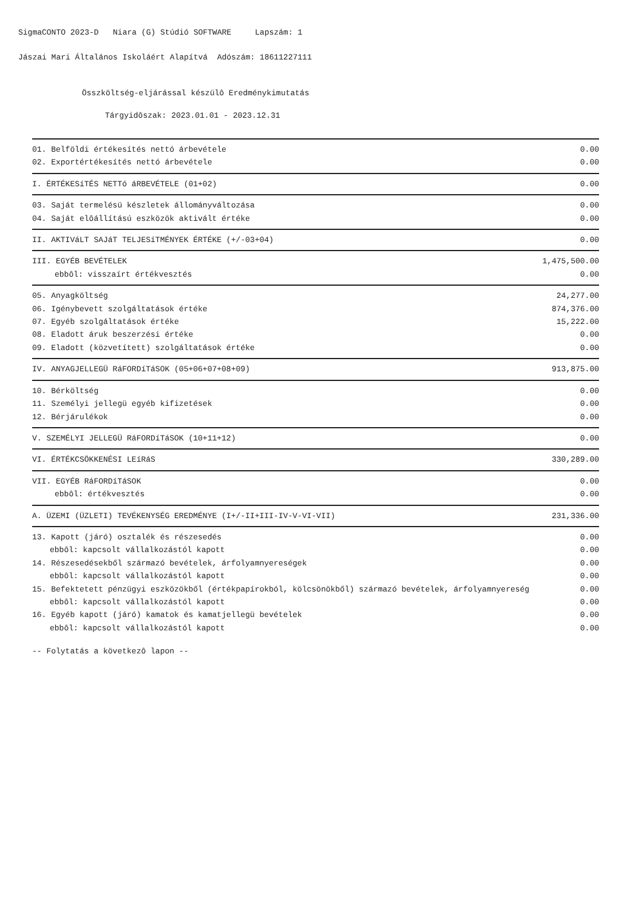SigmaCONTO 2023-D Niara (G) Stúdió SOFTWARE Lapszám: 1
Jászai Mari Általános Iskoláért Alapítvá Adószám: 18611227111
Összköltség-eljárással készülô Eredménykimutatás
Tárgyidôszak: 2023.01.01 - 2023.12.31
| 01. Belföldi értékesítés nettó árbevétele | 0.00 |
| 02. Exportértékesítés nettó árbevétele | 0.00 |
| I. ÉRTÉKESíTÉS NETTó áRBEVÉTELE (01+02) | 0.00 |
| 03. Saját termelésü készletek állományváltozása | 0.00 |
| 04. Saját elôállítású eszközök aktivált értéke | 0.00 |
| II. AKTIVáLT SAJáT TELJESíTMÉNYEK ÉRTÉKE (+/-03+04) | 0.00 |
| III. EGYÉB BEVÉTELEK | 1,475,500.00 |
| ebbôl: visszaírt értékvesztés | 0.00 |
| 05. Anyagköltség | 24,277.00 |
| 06. Igénybevett szolgáltatások értéke | 874,376.00 |
| 07. Egyéb szolgáltatások értéke | 15,222.00 |
| 08. Eladott áruk beszerzési értéke | 0.00 |
| 09. Eladott (közvetített) szolgáltatások értéke | 0.00 |
| IV. ANYAGJELLEGÜ RáFORDíTáSOK (05+06+07+08+09) | 913,875.00 |
| 10. Bérköltség | 0.00 |
| 11. Személyi jellegü egyéb kifizetések | 0.00 |
| 12. Bérjárulékok | 0.00 |
| V. SZEMÉLYI JELLEGÜ RáFORDíTáSOK (10+11+12) | 0.00 |
| VI. ÉRTÉKCSÖKKENÉSI LEíRáS | 330,289.00 |
| VII. EGYÉB RáFORDíTáSOK | 0.00 |
| ebbôl: értékvesztés | 0.00 |
| A. ÜZEMI (ÜZLETI) TEVÉKENYSÉG EREDMÉNYE (I+/-II+III-IV-V-VI-VII) | 231,336.00 |
| 13. Kapott (járó) osztalék és részesedés | 0.00 |
| ebbôl: kapcsolt vállalkozástól kapott | 0.00 |
| 14. Részesedésekből származó bevételek, árfolyamnyereségek | 0.00 |
| ebbôl: kapcsolt vállalkozástól kapott | 0.00 |
| 15. Befektetett pénzügyi eszközökből (értékpapírokból, kölcsönökből) származó bevételek, árfolyamnyereség | 0.00 |
| ebbôl: kapcsolt vállalkozástól kapott | 0.00 |
| 16. Egyéb kapott (járó) kamatok és kamatjellegü bevételek | 0.00 |
| ebbôl: kapcsolt vállalkozástól kapott | 0.00 |
-- Folytatás a következô lapon --